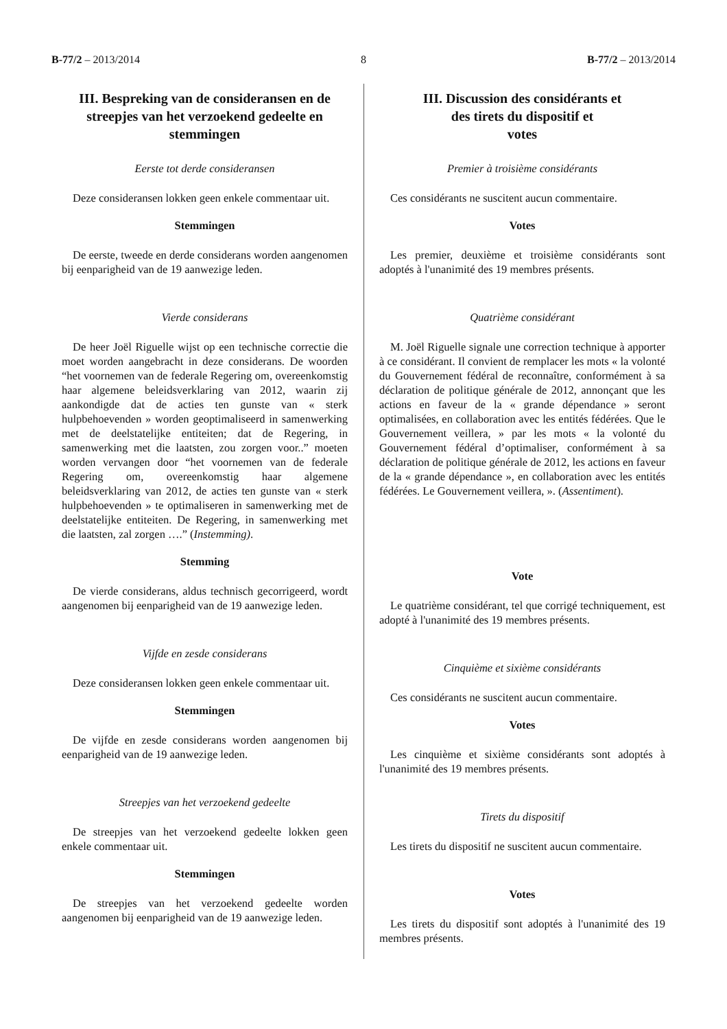B-77/2 – 2013/2014 8 B-77/2 – 2013/2014
III. Bespreking van de consideransen en de streepjes van het verzoekend gedeelte en stemmingen
Eerste tot derde consideransen
Deze consideransen lokken geen enkele commentaar uit.
Stemmingen
De eerste, tweede en derde considerans worden aangenomen bij eenparigheid van de 19 aanwezige leden.
Vierde considerans
De heer Joël Riguelle wijst op een technische correctie die moet worden aangebracht in deze considerans. De woorden “het voornemen van de federale Regering om, overeenkomstig haar algemene beleidsverklaring van 2012, waarin zij aankondigde dat de acties ten gunste van « sterk hulpbehoevenden » worden geoptimaliseerd in samenwerking met de deelstatelijke entiteiten; dat de Regering, in samenwerking met die laatsten, zou zorgen voor..” moeten worden vervangen door “het voornemen van de federale Regering om, overeenkomstig haar algemene beleidsverklaring van 2012, de acties ten gunste van « sterk hulpbehoevenden » te optimaliseren in samenwerking met de deelstatelijke entiteiten. De Regering, in samenwerking met die laatsten, zal zorgen ….” (Instemming).
Stemming
De vierde considerans, aldus technisch gecorrigeerd, wordt aangenomen bij eenparigheid van de 19 aanwezige leden.
Vijfde en zesde considerans
Deze consideransen lokken geen enkele commentaar uit.
Stemmingen
De vijfde en zesde considerans worden aangenomen bij eenparigheid van de 19 aanwezige leden.
Streepjes van het verzoekend gedeelte
De streepjes van het verzoekend gedeelte lokken geen enkele commentaar uit.
Stemmingen
De streepjes van het verzoekend gedeelte worden aangenomen bij eenparigheid van de 19 aanwezige leden.
III. Discussion des considérants et
des tirets du dispositif et
votes
Premier à troisième considérants
Ces considérants ne suscitent aucun commentaire.
Votes
Les premier, deuxième et troisième considérants sont adoptés à l'unanimité des 19 membres présents.
Quatrième considérant
M. Joël Riguelle signale une correction technique à apporter à ce considérant. Il convient de remplacer les mots « la volonté du Gouvernement fédéral de reconnaître, conformément à sa déclaration de politique générale de 2012, annonçant que les actions en faveur de la « grande dépendance » seront optimalisées, en collaboration avec les entités fédérées. Que le Gouvernement veillera, » par les mots « la volonté du Gouvernement fédéral d’optimaliser, conformément à sa déclaration de politique générale de 2012, les actions en faveur de la « grande dépendance », en collaboration avec les entités fédérées. Le Gouvernement veillera, ». (Assentiment).
Vote
Le quatrième considérant, tel que corrigé techniquement, est adopté à l'unanimité des 19 membres présents.
Cinquième et sixième considérants
Ces considérants ne suscitent aucun commentaire.
Votes
Les cinquième et sixième considérants sont adoptés à l'unanimité des 19 membres présents.
Tirets du dispositif
Les tirets du dispositif ne suscitent aucun commentaire.
Votes
Les tirets du dispositif sont adoptés à l'unanimité des 19 membres présents.